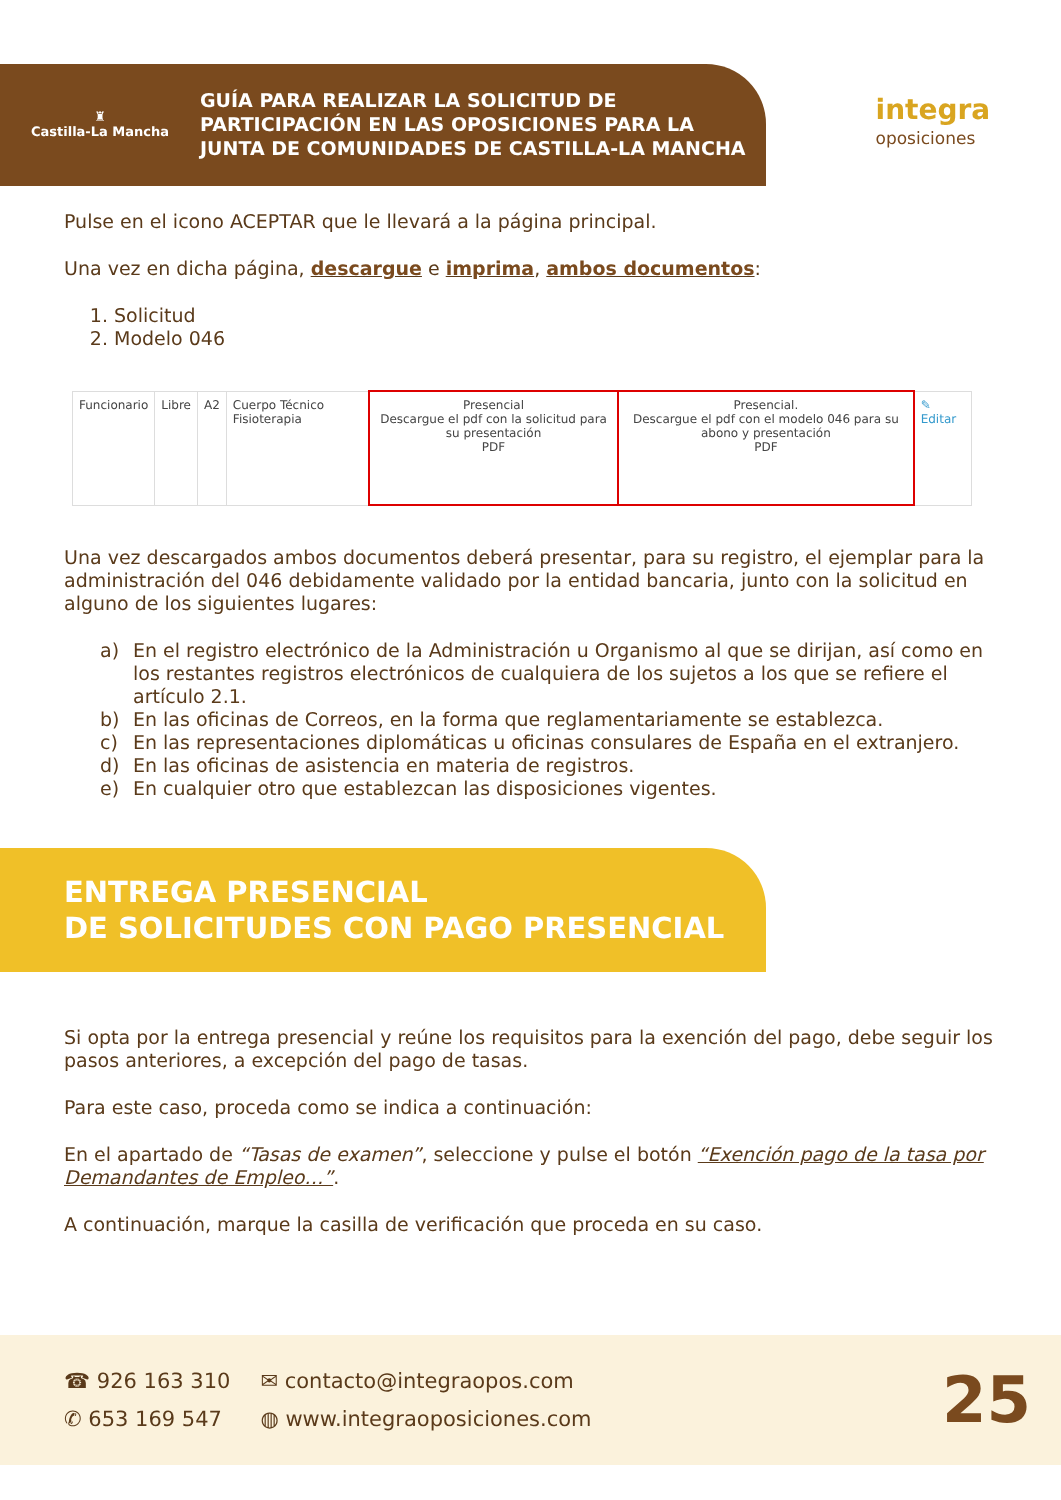♜
Castilla-La Mancha
GUÍA PARA REALIZAR LA SOLICITUD DE
PARTICIPACIÓN EN LAS OPOSICIONES PARA LA
JUNTA DE COMUNIDADES DE CASTILLA-LA MANCHA
integra
oposiciones
Pulse en el icono ACEPTAR que le llevará a la página principal.
Una vez en dicha página, descargue e imprima, ambos documentos:
1. Solicitud
2. Modelo 046
| Funcionario | Libre | A2 | Cuerpo Técnico Fisioterapia | Presencial Descargue el pdf con la solicitud para su presentación PDF | Presencial. Descargue el pdf con el modelo 046 para su abono y presentación PDF | ✎ Editar |
Una vez descargados ambos documentos deberá presentar, para su registro, el ejemplar para la administración del 046 debidamente validado por la entidad bancaria, junto con la solicitud en alguno de los siguientes lugares:
a) En el registro electrónico de la Administración u Organismo al que se dirijan, así como en los restantes registros electrónicos de cualquiera de los sujetos a los que se refiere el artículo 2.1.
b) En las oficinas de Correos, en la forma que reglamentariamente se establezca.
c) En las representaciones diplomáticas u oficinas consulares de España en el extranjero.
d) En las oficinas de asistencia en materia de registros.
e) En cualquier otro que establezcan las disposiciones vigentes.
ENTREGA PRESENCIAL
DE SOLICITUDES CON PAGO PRESENCIAL
Si opta por la entrega presencial y reúne los requisitos para la exención del pago, debe seguir los pasos anteriores, a excepción del pago de tasas.
Para este caso, proceda como se indica a continuación:
En el apartado de “Tasas de examen”, seleccione y pulse el botón “Exención pago de la tasa por Demandantes de Empleo…”.
A continuación, marque la casilla de verificación que proceda en su caso.
☎ 926 163 310
✆ 653 169 547
✉ contacto@integraopos.com
◍ www.integraoposiciones.com
25